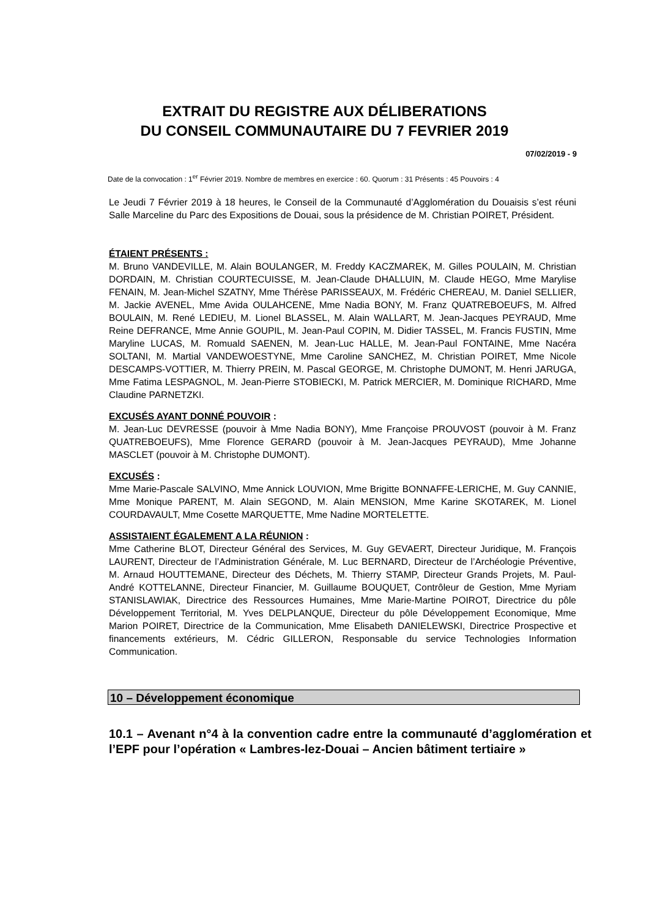EXTRAIT DU REGISTRE AUX DÉLIBERATIONS
DU CONSEIL COMMUNAUTAIRE DU 7 FEVRIER 2019
07/02/2019 - 9
Date de la convocation : 1<sup>er</sup> Février 2019. Nombre de membres en exercice : 60. Quorum : 31 Présents : 45 Pouvoirs : 4
Le Jeudi 7 Février 2019 à 18 heures, le Conseil de la Communauté d’Agglomération du Douaisis s’est réuni Salle Marceline du Parc des Expositions de Douai, sous la présidence de M. Christian POIRET, Président.
ÉTAIENT PRÉSENTS :
M. Bruno VANDEVILLE, M. Alain BOULANGER, M. Freddy KACZMAREK, M. Gilles POULAIN, M. Christian DORDAIN, M. Christian COURTECUISSE, M. Jean-Claude DHALLUIN, M. Claude HEGO, Mme Marylise FENAIN, M. Jean-Michel SZATNY, Mme Thérèse PARISSEAUX, M. Frédéric CHEREAU, M. Daniel SELLIER, M. Jackie AVENEL, Mme Avida OULAHCENE, Mme Nadia BONY, M. Franz QUATREBOEUFS, M. Alfred BOULAIN, M. René LEDIEU, M. Lionel BLASSEL, M. Alain WALLART, M. Jean-Jacques PEYRAUD, Mme Reine DEFRANCE, Mme Annie GOUPIL, M. Jean-Paul COPIN, M. Didier TASSEL, M. Francis FUSTIN, Mme Maryline LUCAS, M. Romuald SAENEN, M. Jean-Luc HALLE, M. Jean-Paul FONTAINE, Mme Nacéra SOLTANI, M. Martial VANDEWOESTYNE, Mme Caroline SANCHEZ, M. Christian POIRET, Mme Nicole DESCAMPS-VOTTIER, M. Thierry PREIN, M. Pascal GEORGE, M. Christophe DUMONT, M. Henri JARUGA, Mme Fatima LESPAGNOL, M. Jean-Pierre STOBIECKI, M. Patrick MERCIER, M. Dominique RICHARD, Mme Claudine PARNETZKI.
EXCUSÉS AYANT DONNÉ POUVOIR :
M. Jean-Luc DEVRESSE (pouvoir à Mme Nadia BONY), Mme Françoise PROUVOST (pouvoir à M. Franz QUATREBOEUFS), Mme Florence GERARD (pouvoir à M. Jean-Jacques PEYRAUD), Mme Johanne MASCLET (pouvoir à M. Christophe DUMONT).
EXCUSÉS :
Mme Marie-Pascale SALVINO, Mme Annick LOUVION, Mme Brigitte BONNAFFE-LERICHE, M. Guy CANNIE, Mme Monique PARENT, M. Alain SEGOND, M. Alain MENSION, Mme Karine SKOTAREK, M. Lionel COURDAVAULT, Mme Cosette MARQUETTE, Mme Nadine MORTELETTE.
ASSISTAIENT ÉGALEMENT A LA RÉUNION :
Mme Catherine BLOT, Directeur Général des Services, M. Guy GEVAERT, Directeur Juridique, M. François LAURENT, Directeur de l’Administration Générale, M. Luc BERNARD, Directeur de l’Archéologie Préventive, M. Arnaud HOUTTEMANE, Directeur des Déchets, M. Thierry STAMP, Directeur Grands Projets, M. Paul-André KOTTELANNE, Directeur Financier, M. Guillaume BOUQUET, Contrôleur de Gestion, Mme Myriam STANISLAWIAK, Directrice des Ressources Humaines, Mme Marie-Martine POIROT, Directrice du pôle Développement Territorial, M. Yves DELPLANQUE, Directeur du pôle Développement Economique, Mme Marion POIRET, Directrice de la Communication, Mme Elisabeth DANIELEWSKI, Directrice Prospective et financements extérieurs, M. Cédric GILLERON, Responsable du service Technologies Information Communication.
10 – Développement économique
10.1 – Avenant n°4 à la convention cadre entre la communauté d’agglomération et l’EPF pour l’opération « Lambres-lez-Douai – Ancien bâtiment tertiaire »